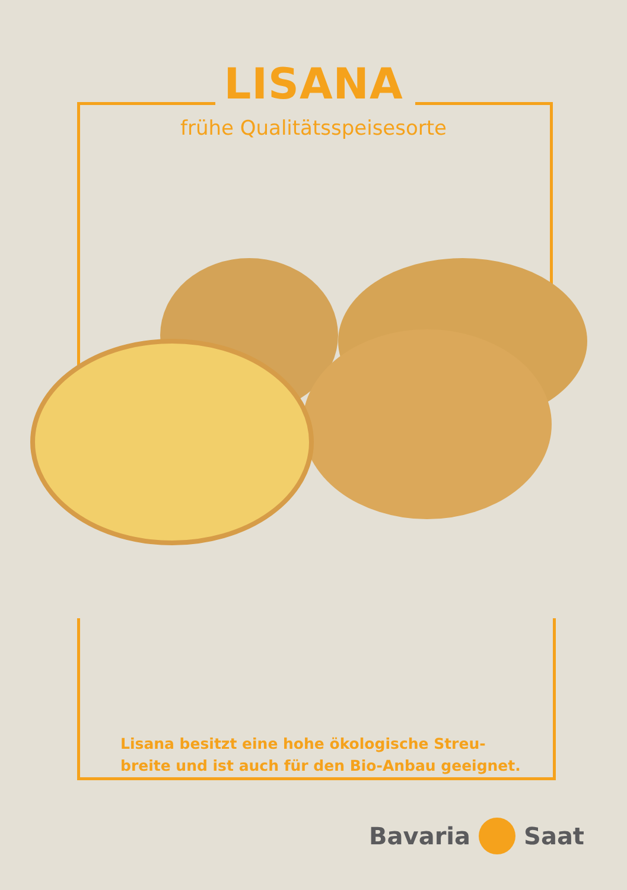LISANA
frühe Qualitätsspeisesorte
Lisana besitzt eine hohe ökologische Streu-
breite und ist auch für den Bio-Anbau geeignet.
Bavaria Saat